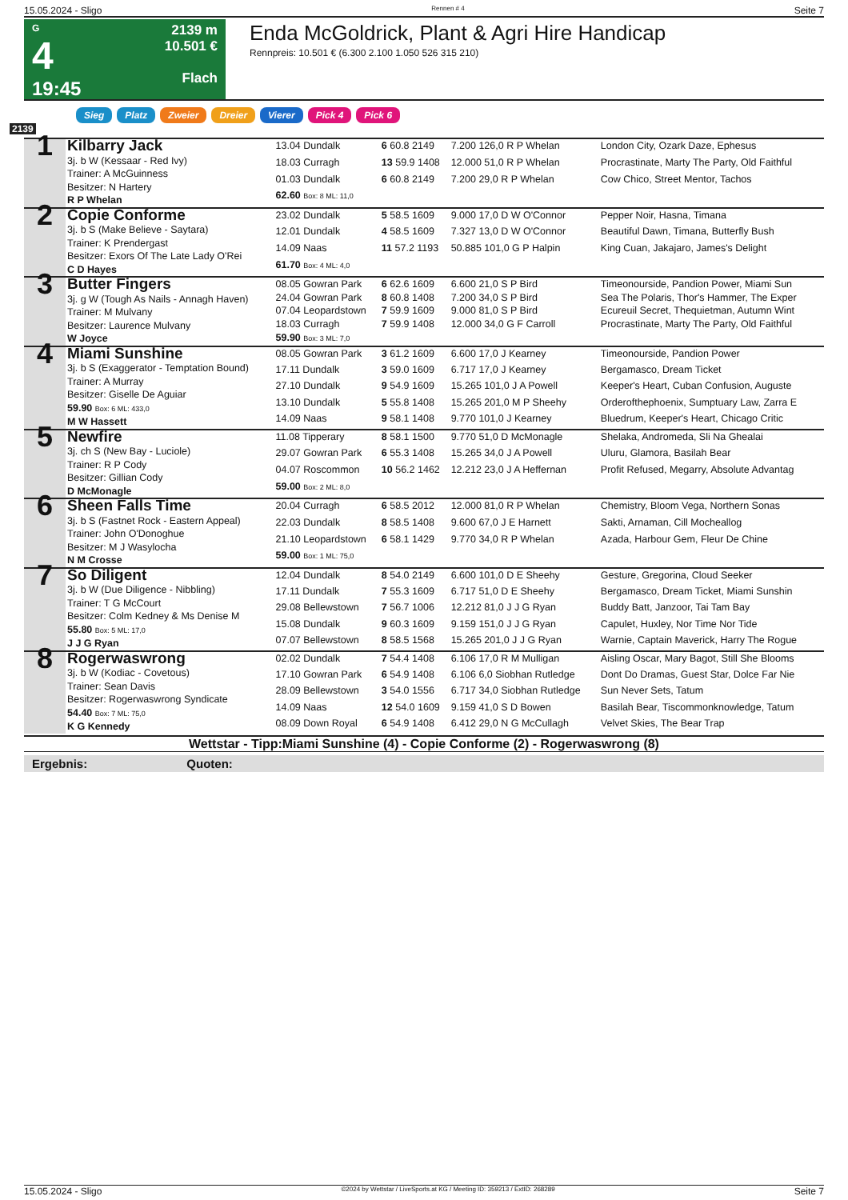15.05.2024 - Sligo Rennen # 4 Seite 7
G
4
19:45
2139 m
10.501 €
Flach
Enda McGoldrick, Plant & Agri Hire Handicap
Rennpreis: 10.501 € (6.300 2.100 1.050 526 315 210)
Sieg Platz Zweier Dreier Vierer Pick 4 Pick 6
2139
| 1 | Kilbarry Jack 3j. b W (Kessaar - Red Ivy) Trainer: A McGuinness Besitzer: N Hartery R P Whelan | 13.04 Dundalk | 6 60.8 2149 | 7.200 126,0 R P Whelan | London City, Ozark Daze, Ephesus |
| | | 18.03 Curragh | 13 59.9 1408 | 12.000 51,0 R P Whelan | Procrastinate, Marty The Party, Old Faithful |
| | | 01.03 Dundalk | 6 60.8 2149 | 7.200 29,0 R P Whelan | Cow Chico, Street Mentor, Tachos |
| | | 62.60 Box: 8 ML: 11,0 | | | |
| 2 | Copie Conforme 3j. b S (Make Believe - Saytara) Trainer: K Prendergast Besitzer: Exors Of The Late Lady O'Rei C D Hayes | 23.02 Dundalk | 5 58.5 1609 | 9.000 17,0 D W O'Connor | Pepper Noir, Hasna, Timana |
| | | 12.01 Dundalk | 4 58.5 1609 | 7.327 13,0 D W O'Connor | Beautiful Dawn, Timana, Butterfly Bush |
| | | 14.09 Naas | 11 57.2 1193 | 50.885 101,0 G P Halpin | King Cuan, Jakajaro, James's Delight |
| | | 61.70 Box: 4 ML: 4,0 | | | |
| 3 | Butter Fingers 3j. g W (Tough As Nails - Annagh Haven) Trainer: M Mulvany Besitzer: Laurence Mulvany W Joyce | 08.05 Gowran Park | 6 62.6 1609 | 6.600 21,0 S P Bird | Timeonourside, Pandion Power, Miami Sun |
| | | 24.04 Gowran Park | 8 60.8 1408 | 7.200 34,0 S P Bird | Sea The Polaris, Thor's Hammer, The Exper |
| | | 07.04 Leopardstown | 7 59.9 1609 | 9.000 81,0 S P Bird | Ecureuil Secret, Thequietman, Autumn Wint |
| | | 18.03 Curragh | 7 59.9 1408 | 12.000 34,0 G F Carroll | Procrastinate, Marty The Party, Old Faithful |
| | | 59.90 Box: 3 ML: 7,0 | | | |
| 4 | Miami Sunshine 3j. b S (Exaggerator - Temptation Bound) Trainer: A Murray Besitzer: Giselle De Aguiar 59.90 Box: 6 ML: 433,0 M W Hassett | 08.05 Gowran Park | 3 61.2 1609 | 6.600 17,0 J Kearney | Timeonourside, Pandion Power |
| | | 17.11 Dundalk | 3 59.0 1609 | 6.717 17,0 J Kearney | Bergamasco, Dream Ticket |
| | | 27.10 Dundalk | 9 54.9 1609 | 15.265 101,0 J A Powell | Keeper's Heart, Cuban Confusion, Auguste |
| | | 13.10 Dundalk | 5 55.8 1408 | 15.265 201,0 M P Sheehy | Orderofthephoenix, Sumptuary Law, Zarra E |
| | | 14.09 Naas | 9 58.1 1408 | 9.770 101,0 J Kearney | Bluedrum, Keeper's Heart, Chicago Critic |
| 5 | Newfire 3j. ch S (New Bay - Luciole) Trainer: R P Cody Besitzer: Gillian Cody D McMonagle | 11.08 Tipperary | 8 58.1 1500 | 9.770 51,0 D McMonagle | Shelaka, Andromeda, Sli Na Ghealai |
| | | 29.07 Gowran Park | 6 55.3 1408 | 15.265 34,0 J A Powell | Uluru, Glamora, Basilah Bear |
| | | 04.07 Roscommon | 10 56.2 1462 | 12.212 23,0 J A Heffernan | Profit Refused, Megarry, Absolute Advantag |
| | | 59.00 Box: 2 ML: 8,0 | | | |
| 6 | Sheen Falls Time 3j. b S (Fastnet Rock - Eastern Appeal) Trainer: John O'Donoghue Besitzer: M J Wasylocha N M Crosse | 20.04 Curragh | 6 58.5 2012 | 12.000 81,0 R P Whelan | Chemistry, Bloom Vega, Northern Sonas |
| | | 22.03 Dundalk | 8 58.5 1408 | 9.600 67,0 J E Harnett | Sakti, Arnaman, Cill Mocheallog |
| | | 21.10 Leopardstown | 6 58.1 1429 | 9.770 34,0 R P Whelan | Azada, Harbour Gem, Fleur De Chine |
| | | 59.00 Box: 1 ML: 75,0 | | | |
| 7 | So Diligent 3j. b W (Due Diligence - Nibbling) Trainer: T G McCourt Besitzer: Colm Kedney & Ms Denise M 55.80 Box: 5 ML: 17,0 J J G Ryan | 12.04 Dundalk | 8 54.0 2149 | 6.600 101,0 D E Sheehy | Gesture, Gregorina, Cloud Seeker |
| | | 17.11 Dundalk | 7 55.3 1609 | 6.717 51,0 D E Sheehy | Bergamasco, Dream Ticket, Miami Sunshin |
| | | 29.08 Bellewstown | 7 56.7 1006 | 12.212 81,0 J J G Ryan | Buddy Batt, Janzoor, Tai Tam Bay |
| | | 15.08 Dundalk | 9 60.3 1609 | 9.159 151,0 J J G Ryan | Capulet, Huxley, Nor Time Nor Tide |
| | | 07.07 Bellewstown | 8 58.5 1568 | 15.265 201,0 J J G Ryan | Warnie, Captain Maverick, Harry The Rogue |
| 8 | Rogerwaswrong 3j. b W (Kodiac - Covetous) Trainer: Sean Davis Besitzer: Rogerwaswrong Syndicate 54.40 Box: 7 ML: 75,0 K G Kennedy | 02.02 Dundalk | 7 54.4 1408 | 6.106 17,0 R M Mulligan | Aisling Oscar, Mary Bagot, Still She Blooms |
| | | 17.10 Gowran Park | 6 54.9 1408 | 6.106 6,0 Siobhan Rutledge | Dont Do Dramas, Guest Star, Dolce Far Nie |
| | | 28.09 Bellewstown | 3 54.0 1556 | 6.717 34,0 Siobhan Rutledge | Sun Never Sets, Tatum |
| | | 14.09 Naas | 12 54.0 1609 | 9.159 41,0 S D Bowen | Basilah Bear, Tiscommonknowledge, Tatum |
| | | 08.09 Down Royal | 6 54.9 1408 | 6.412 29,0 N G McCullagh | Velvet Skies, The Bear Trap |
Wettstar - Tipp:Miami Sunshine (4) - Copie Conforme (2) - Rogerwaswrong (8)
Ergebnis: Quoten:
15.05.2024 - Sligo ©2024 by Wettstar / LiveSports.at KG / Meeting ID: 359213 / ExtID: 268289 Seite 7